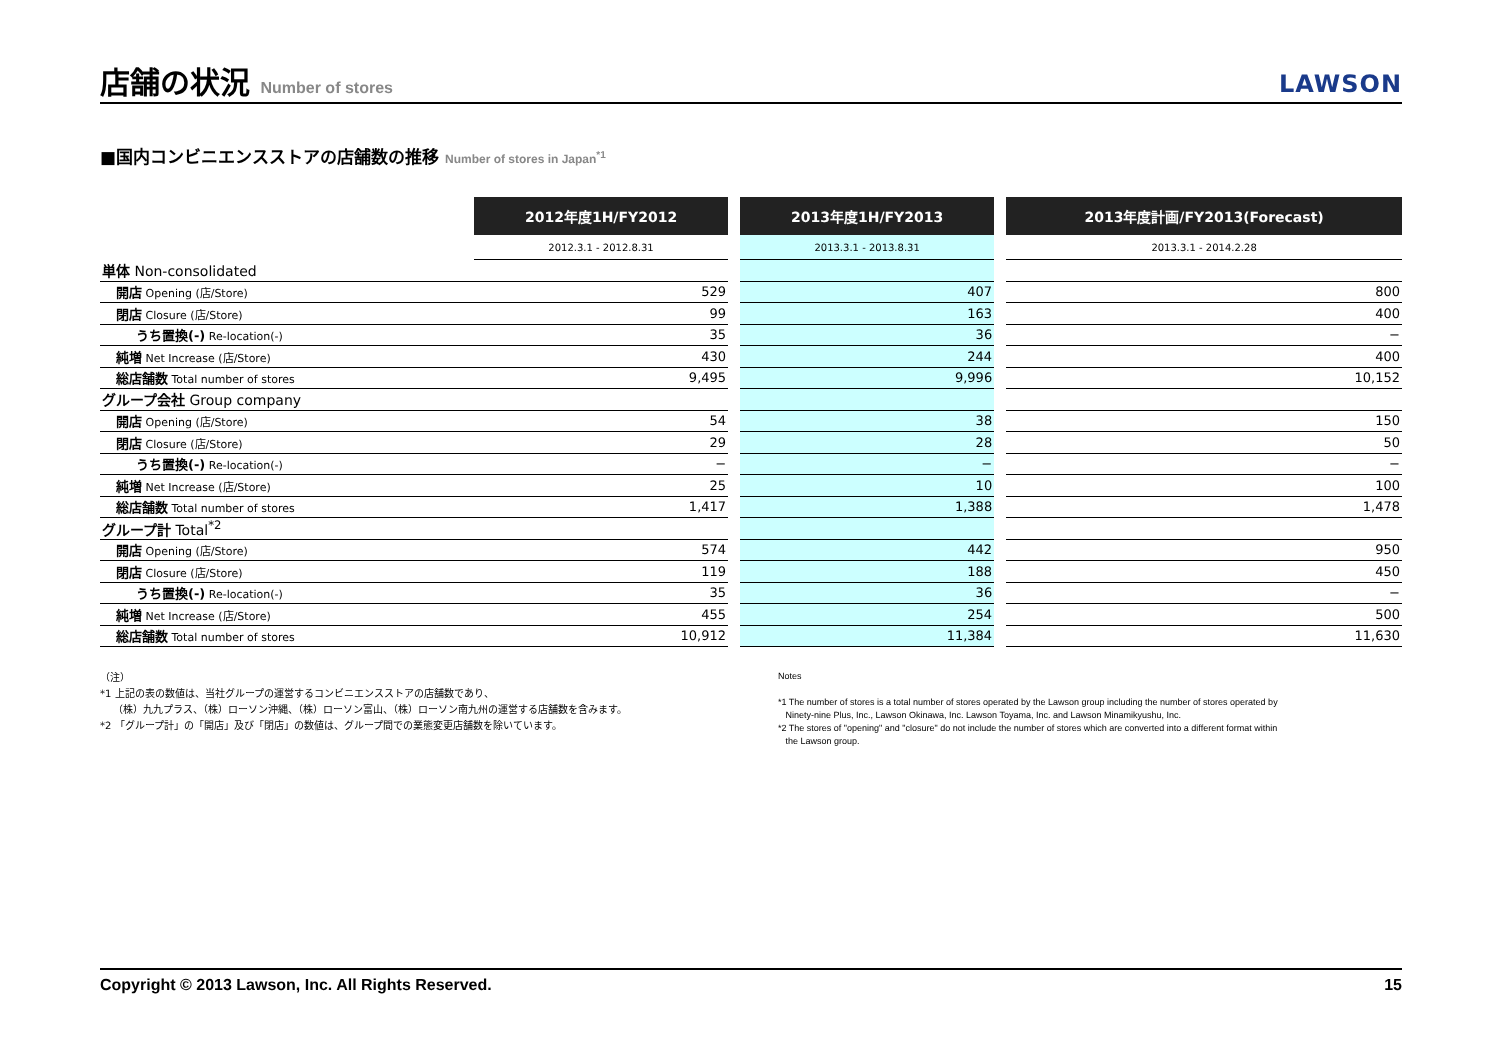店舗の状況 Number of stores
LAWSON
■国内コンビニエンスストアの店舗数の推移 Number of stores in Japan<sup>*1</sup>
| | 2012年度1H/FY2012 | | 2013年度1H/FY2013 | | 2013年度計画/FY2013(Forecast) |
| --- | --- | --- | --- | --- | --- |
| | 2012.3.1 - 2012.8.31 | | 2013.3.1 - 2013.8.31 | | 2013.3.1 - 2014.2.28 |
| 単体 Non-consolidated | | | | | |
| 開店 Opening (店/Store) | 529 | | 407 | | 800 |
| 閉店 Closure (店/Store) | 99 | | 163 | | 400 |
| うち置換(-) Re-location(-) | 35 | | 36 | | − |
| 純増 Net Increase (店/Store) | 430 | | 244 | | 400 |
| 総店舗数 Total number of stores | 9,495 | | 9,996 | | 10,152 |
| グループ会社 Group company | | | | | |
| 開店 Opening (店/Store) | 54 | | 38 | | 150 |
| 閉店 Closure (店/Store) | 29 | | 28 | | 50 |
| うち置換(-) Re-location(-) | − | | − | | − |
| 純増 Net Increase (店/Store) | 25 | | 10 | | 100 |
| 総店舗数 Total number of stores | 1,417 | | 1,388 | | 1,478 |
| グループ計 Total<sup>*2</sup> | | | | | |
| 開店 Opening (店/Store) | 574 | | 442 | | 950 |
| 閉店 Closure (店/Store) | 119 | | 188 | | 450 |
| うち置換(-) Re-location(-) | 35 | | 36 | | − |
| 純増 Net Increase (店/Store) | 455 | | 254 | | 500 |
| 総店舗数 Total number of stores | 10,912 | | 11,384 | | 11,630 |
（注）
*1 上記の表の数値は、当社グループの運営するコンビニエンスストアの店舗数であり、
（株）九九プラス、（株）ローソン沖縄、（株）ローソン富山、（株）ローソン南九州の運営する店舗数を含みます。
*2 「グループ計」の「開店」及び「閉店」の数値は、グループ間での業態変更店舗数を除いています。
Notes
*1 The number of stores is a total number of stores operated by the Lawson group including the number of stores operated by
Ninety-nine Plus, Inc., Lawson Okinawa, Inc. Lawson Toyama, Inc. and Lawson Minamikyushu, Inc.
*2 The stores of "opening" and "closure" do not include the number of stores which are converted into a different format within
the Lawson group.
Copyright © 2013 Lawson, Inc. All Rights Reserved. 15